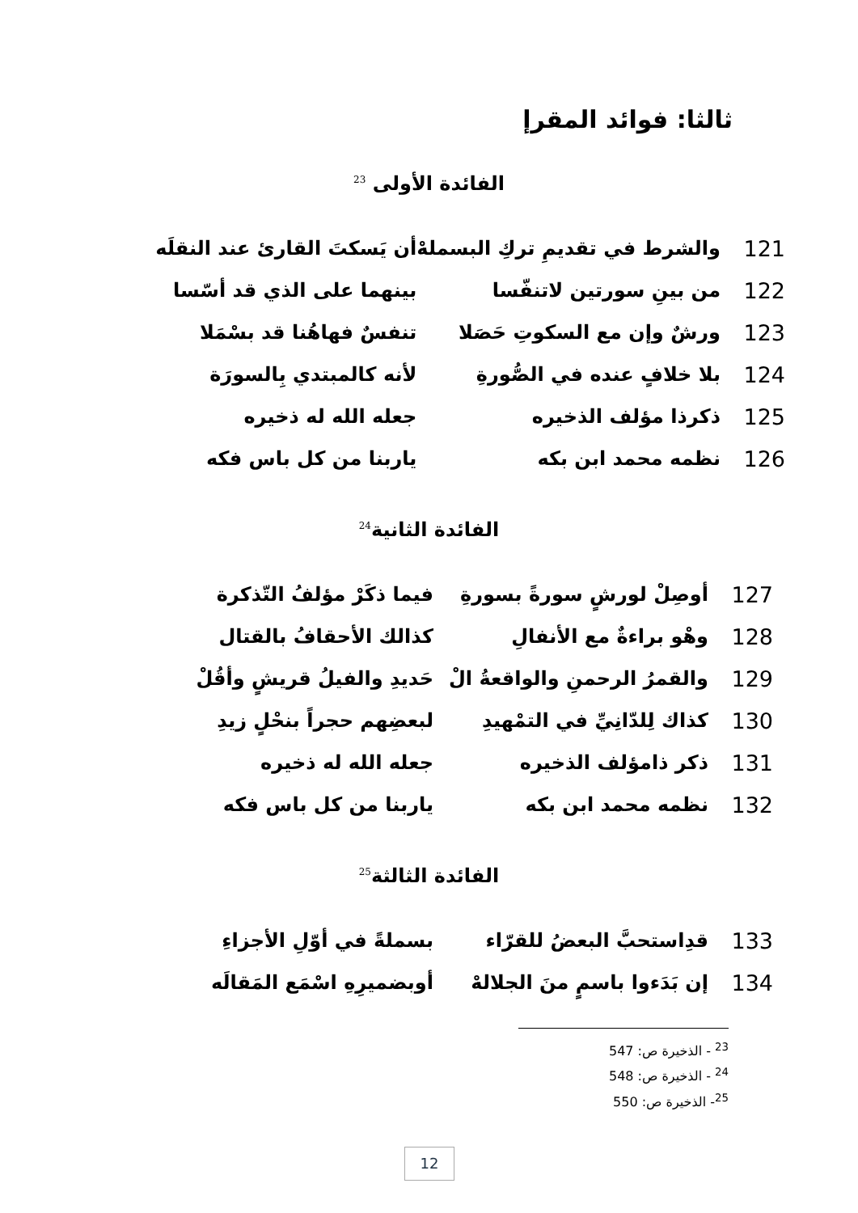ثالثا: فوائد المقرإ
الفائدة الأولى <sup>23</sup>
| 121 | والشرط في تقديمِ تركِ البسملهْ | أن يَسكتَ القارئ عند النقلَه |
| 122 | من بينِ سورتين لاتنفّسا | بينهما على الذي قد أسّسا |
| 123 | ورشٌ وإن مع السكوتِ حَصَلا | تنفسٌ فهاهُنا قد بسْمَلا |
| 124 | بلا خلافٍ عنده في الصُّورةِ | لأنه كالمبتدي بِالسورَة |
| 125 | ذكرذا مؤلف الذخيره | جعله الله له ذخيره |
| 126 | نظمه محمد ابن بكه | ياربنا من كل باس فكه |
الفائدة الثانية<sup>24</sup>
| 127 | أوصِلْ لورشٍ سورةً بسورةِ | فيما ذكَرْ مؤلفُ التّذكرة |
| 128 | وهْو براءةٌ مع الأنفالِ | كذالك الأحقافُ بالقتال |
| 129 | والقمرُ الرحمنِ والواقعةُ الْ | حَديدِ والفيلُ قريشٍ وأقُلْ |
| 130 | كذاك لِلدّانِيِّ في التمْهيدِ | لبعضِهم حجراً بنحْلٍ زيدِ |
| 131 | ذكر ذامؤلف الذخيره | جعله الله له ذخيره |
| 132 | نظمه محمد ابن بكه | ياربنا من كل باس فكه |
الفائدة الثالثة<sup>25</sup>
| 133 | قدِاستحبَّ البعضُ للقرّاء | بسملةً في أوّلِ الأجزاءِ |
| 134 | إن بَدَءوا باسمٍ منَ الجلالهْ | أوبضميرِهِ اسْمَع المَقالَه |
<sup>23</sup> - الذخيرة ص: 547
<sup>24</sup> - الذخيرة ص: 548
<sup>25</sup>- الذخيرة ص: 550
12